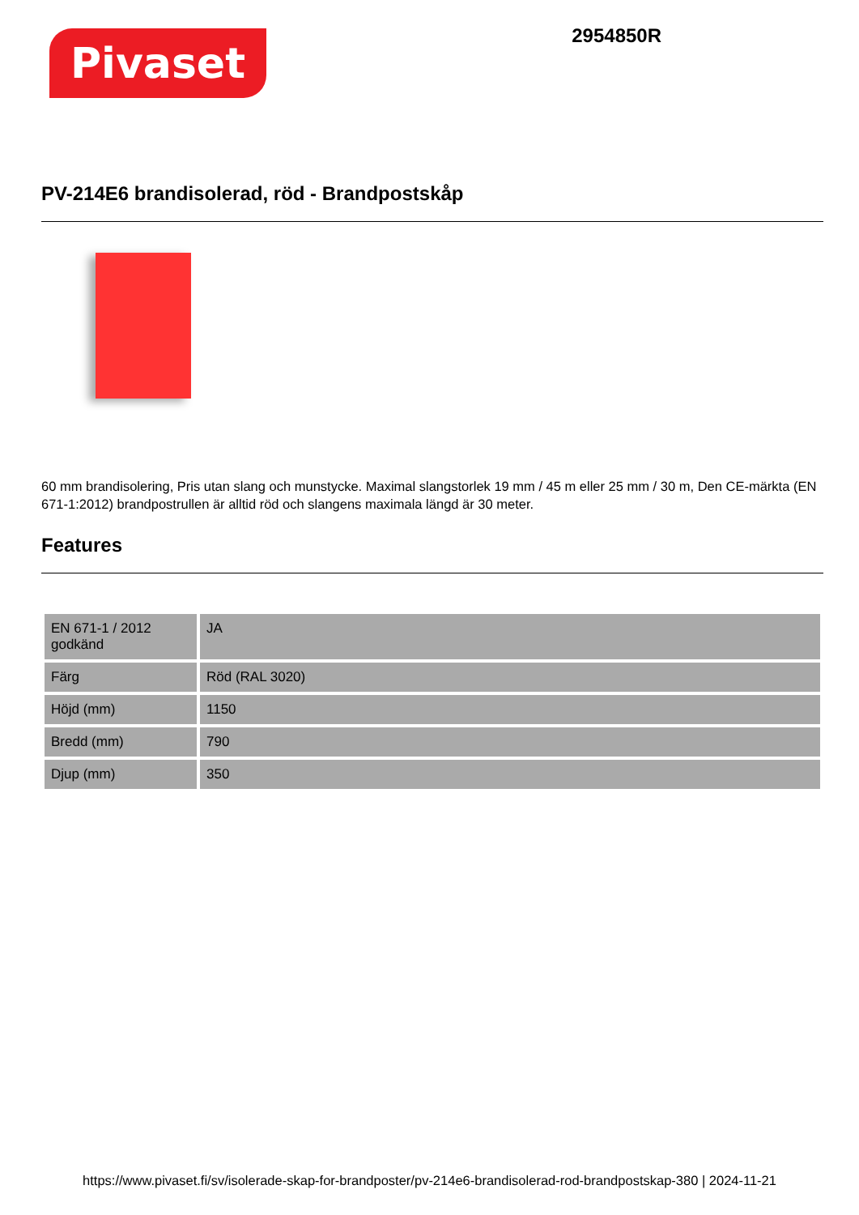Pivaset
2954850R
PV-214E6 brandisolerad, röd - Brandpostskåp
60 mm brandisolering, Pris utan slang och munstycke. Maximal slangstorlek 19 mm / 45 m eller 25 mm / 30 m, Den CE-märkta (EN 671-1:2012) brandpostrullen är alltid röd och slangens maximala längd är 30 meter.
Features
| EN 671-1 / 2012 godkänd | JA |
| Färg | Röd (RAL 3020) |
| Höjd (mm) | 1150 |
| Bredd (mm) | 790 |
| Djup (mm) | 350 |
https://www.pivaset.fi/sv/isolerade-skap-for-brandposter/pv-214e6-brandisolerad-rod-brandpostskap-380 | 2024-11-21